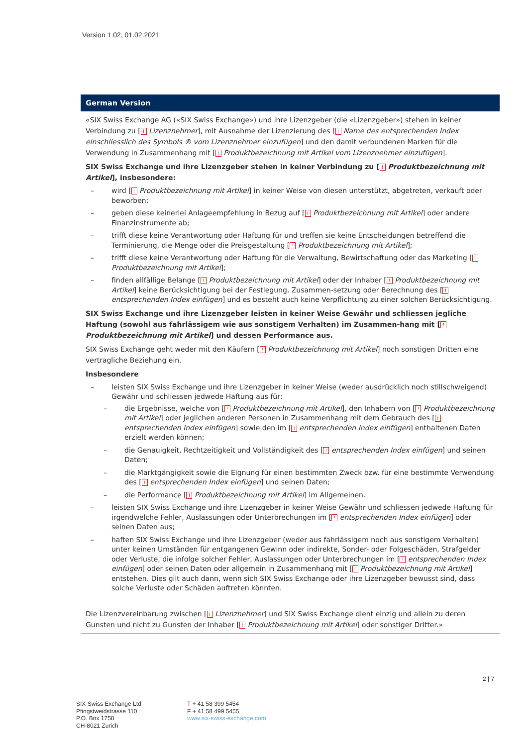Version 1.02, 01.02.2021
German Version
«SIX Swiss Exchange AG («SIX Swiss Exchange») und ihre Lizenzgeber (die «Lizenzgeber») stehen in keiner Verbindung zu [! Lizenznehmer], mit Ausnahme der Lizenzierung des [! Name des entsprechenden Index einschliesslich des Symbols ® vom Lizenznehmer einzufügen] und den damit verbundenen Marken für die Verwendung in Zusammenhang mit [! Produktbezeichnung mit Artikel vom Lizenznehmer einzufügen].
SIX Swiss Exchange und ihre Lizenzgeber stehen in keiner Verbindung zu [! Produktbezeichnung mit Artikel], insbesondere:
– wird [! Produktbezeichnung mit Artikel] in keiner Weise von diesen unterstützt, abgetreten, verkauft oder beworben;
– geben diese keinerlei Anlageempfehlung in Bezug auf [! Produktbezeichnung mit Artikel] oder andere Finanzinstrumente ab;
– trifft diese keine Verantwortung oder Haftung für und treffen sie keine Entscheidungen betreffend die Terminierung, die Menge oder die Preisgestaltung [! Produktbezeichnung mit Artikel];
– trifft diese keine Verantwortung oder Haftung für die Verwaltung, Bewirtschaftung oder das Marketing [! Produktbezeichnung mit Artikel];
– finden allfällige Belange [! Produktbezeichnung mit Artikel] oder der Inhaber [! Produktbezeichnung mit Artikel] keine Berücksichtigung bei der Festlegung, Zusammen-setzung oder Berechnung des [! entsprechenden Index einfügen] und es besteht auch keine Verpflichtung zu einer solchen Berücksichtigung.
SIX Swiss Exchange und ihre Lizenzgeber leisten in keiner Weise Gewähr und schliessen jegliche Haftung (sowohl aus fahrlässigem wie aus sonstigem Verhalten) im Zusammen-hang mit [! Produktbezeichnung mit Artikel] und dessen Performance aus.
SIX Swiss Exchange geht weder mit den Käufern [! Produktbezeichnung mit Artikel] noch sonstigen Dritten eine vertragliche Beziehung ein.
Insbesondere
– leisten SIX Swiss Exchange und ihre Lizenzgeber in keiner Weise (weder ausdrücklich noch stillschweigend) Gewähr und schliessen jedwede Haftung aus für:
– die Ergebnisse, welche von [! Produktbezeichnung mit Artikel], den Inhabern von [! Produktbezeichnung mit Artikel] oder jeglichen anderen Personen in Zusammenhang mit dem Gebrauch des [! entsprechenden Index einfügen] sowie den im [! entsprechenden Index einfügen] enthaltenen Daten erzielt werden können;
– die Genauigkeit, Rechtzeitigkeit und Vollständigkeit des [! entsprechenden Index einfügen] und seinen Daten;
– die Marktgängigkeit sowie die Eignung für einen bestimmten Zweck bzw. für eine bestimmte Verwendung des [! entsprechenden Index einfügen] und seinen Daten;
– die Performance [! Produktbezeichnung mit Artikel] im Allgemeinen.
– leisten SIX Swiss Exchange und ihre Lizenzgeber in keiner Weise Gewähr und schliessen jedwede Haftung für irgendwelche Fehler, Auslassungen oder Unterbrechungen im [! entsprechenden Index einfügen] oder seinen Daten aus;
– haften SIX Swiss Exchange und ihre Lizenzgeber (weder aus fahrlässigem noch aus sonstigem Verhalten) unter keinen Umständen für entgangenen Gewinn oder indirekte, Sonder- oder Folgeschäden, Strafgelder oder Verluste, die infolge solcher Fehler, Auslassungen oder Unterbrechungen im [! entsprechenden Index einfügen] oder seinen Daten oder allgemein in Zusammenhang mit [! Produktbezeichnung mit Artikel] entstehen. Dies gilt auch dann, wenn sich SIX Swiss Exchange oder ihre Lizenzgeber bewusst sind, dass solche Verluste oder Schäden auftreten könnten.
Die Lizenzvereinbarung zwischen [! Lizenznehmer] und SIX Swiss Exchange dient einzig und allein zu deren Gunsten und nicht zu Gunsten der Inhaber [! Produktbezeichnung mit Artikel] oder sonstiger Dritter.»
2 | 7
SIX Swiss Exchange Ltd
Pfingstweidstrasse 110
P.O. Box 1758
CH-8021 Zurich
T + 41 58 399 5454
F + 41 58 499 5455
www.six-swiss-exchange.com